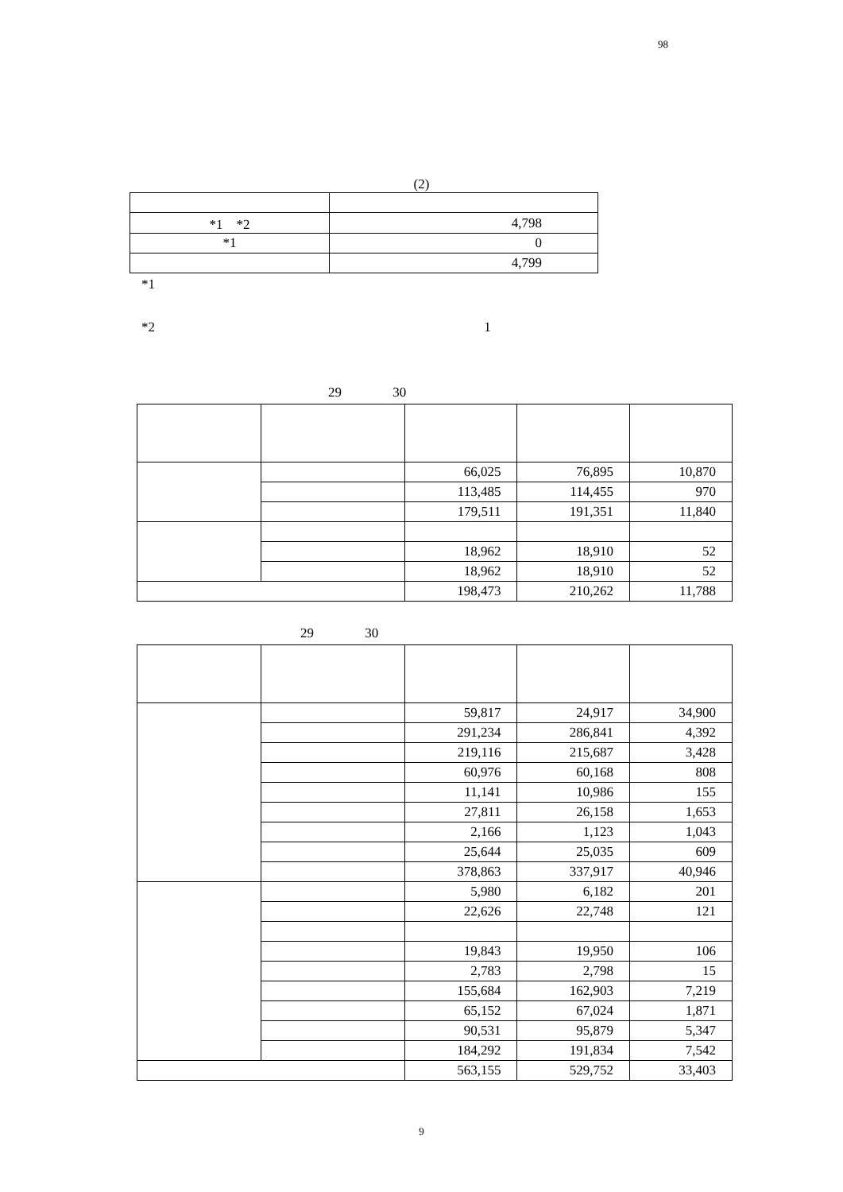98
(2)
| *1 *2 | 4,798 |
| *1 | 0 |
| | 4,799 |
*1
*2 1
29 30
| | | 66,025 | 76,895 | 10,870 |
| | | 113,485 | 114,455 | 970 |
| | | 179,511 | 191,351 | 11,840 |
| | | 18,962 | 18,910 | 52 |
| | | 18,962 | 18,910 | 52 |
| | | 198,473 | 210,262 | 11,788 |
29 30
| | | 59,817 | 24,917 | 34,900 |
| | | 291,234 | 286,841 | 4,392 |
| | | 219,116 | 215,687 | 3,428 |
| | | 60,976 | 60,168 | 808 |
| | | 11,141 | 10,986 | 155 |
| | | 27,811 | 26,158 | 1,653 |
| | | 2,166 | 1,123 | 1,043 |
| | | 25,644 | 25,035 | 609 |
| | | 378,863 | 337,917 | 40,946 |
| | | 5,980 | 6,182 | 201 |
| | | 22,626 | 22,748 | 121 |
| | | 19,843 | 19,950 | 106 |
| | | 2,783 | 2,798 | 15 |
| | | 155,684 | 162,903 | 7,219 |
| | | 65,152 | 67,024 | 1,871 |
| | | 90,531 | 95,879 | 5,347 |
| | | 184,292 | 191,834 | 7,542 |
| | | 563,155 | 529,752 | 33,403 |
9